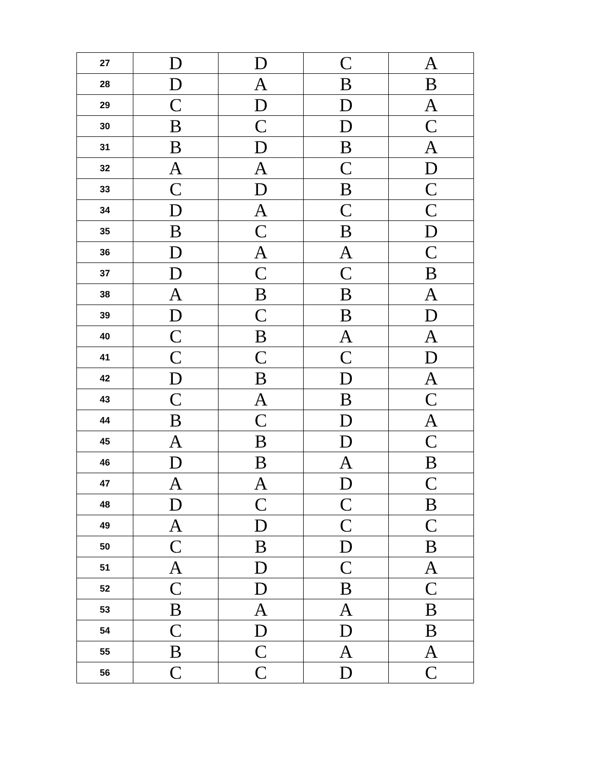| 27 | D | D | C | A |
| 28 | D | A | B | B |
| 29 | C | D | D | A |
| 30 | B | C | D | C |
| 31 | B | D | B | A |
| 32 | A | A | C | D |
| 33 | C | D | B | C |
| 34 | D | A | C | C |
| 35 | B | C | B | D |
| 36 | D | A | A | C |
| 37 | D | C | C | B |
| 38 | A | B | B | A |
| 39 | D | C | B | D |
| 40 | C | B | A | A |
| 41 | C | C | C | D |
| 42 | D | B | D | A |
| 43 | C | A | B | C |
| 44 | B | C | D | A |
| 45 | A | B | D | C |
| 46 | D | B | A | B |
| 47 | A | A | D | C |
| 48 | D | C | C | B |
| 49 | A | D | C | C |
| 50 | C | B | D | B |
| 51 | A | D | C | A |
| 52 | C | D | B | C |
| 53 | B | A | A | B |
| 54 | C | D | D | B |
| 55 | B | C | A | A |
| 56 | C | C | D | C |